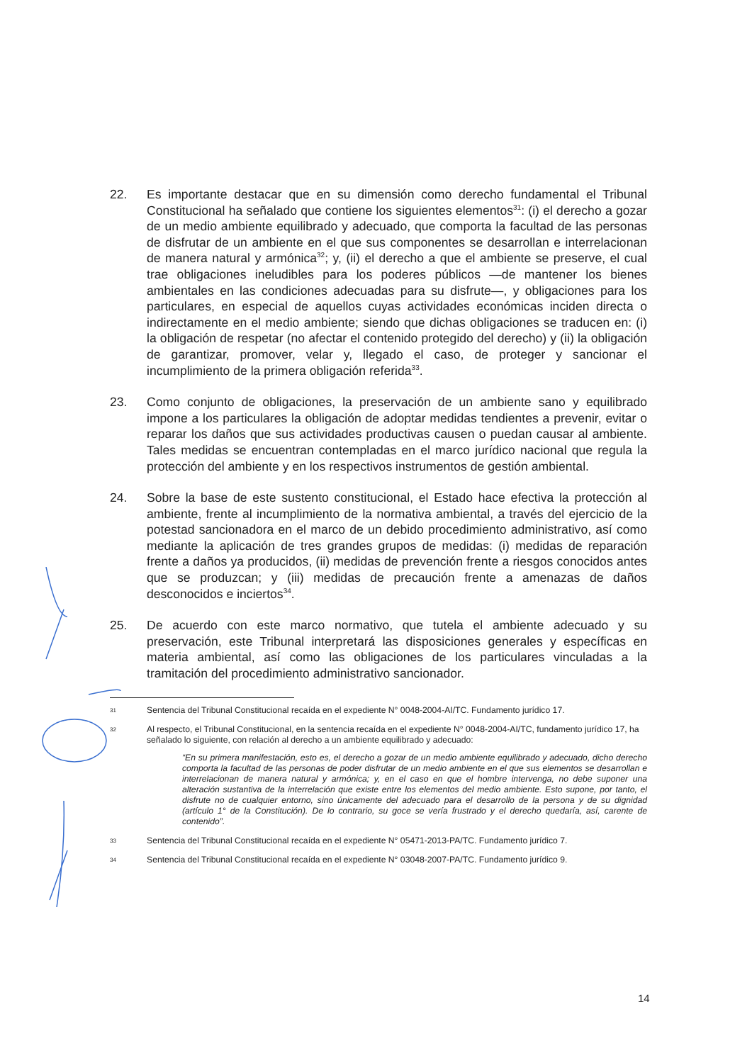22. Es importante destacar que en su dimensión como derecho fundamental el Tribunal Constitucional ha señalado que contiene los siguientes elementos<sup>31</sup>: (i) el derecho a gozar de un medio ambiente equilibrado y adecuado, que comporta la facultad de las personas de disfrutar de un ambiente en el que sus componentes se desarrollan e interrelacionan de manera natural y armónica<sup>32</sup>; y, (ii) el derecho a que el ambiente se preserve, el cual trae obligaciones ineludibles para los poderes públicos —de mantener los bienes ambientales en las condiciones adecuadas para su disfrute—, y obligaciones para los particulares, en especial de aquellos cuyas actividades económicas inciden directa o indirectamente en el medio ambiente; siendo que dichas obligaciones se traducen en: (i) la obligación de respetar (no afectar el contenido protegido del derecho) y (ii) la obligación de garantizar, promover, velar y, llegado el caso, de proteger y sancionar el incumplimiento de la primera obligación referida<sup>33</sup>.
23. Como conjunto de obligaciones, la preservación de un ambiente sano y equilibrado impone a los particulares la obligación de adoptar medidas tendientes a prevenir, evitar o reparar los daños que sus actividades productivas causen o puedan causar al ambiente. Tales medidas se encuentran contempladas en el marco jurídico nacional que regula la protección del ambiente y en los respectivos instrumentos de gestión ambiental.
24. Sobre la base de este sustento constitucional, el Estado hace efectiva la protección al ambiente, frente al incumplimiento de la normativa ambiental, a través del ejercicio de la potestad sancionadora en el marco de un debido procedimiento administrativo, así como mediante la aplicación de tres grandes grupos de medidas: (i) medidas de reparación frente a daños ya producidos, (ii) medidas de prevención frente a riesgos conocidos antes que se produzcan; y (iii) medidas de precaución frente a amenazas de daños desconocidos e inciertos<sup>34</sup>.
25. De acuerdo con este marco normativo, que tutela el ambiente adecuado y su preservación, este Tribunal interpretará las disposiciones generales y específicas en materia ambiental, así como las obligaciones de los particulares vinculadas a la tramitación del procedimiento administrativo sancionador.
31
Sentencia del Tribunal Constitucional recaída en el expediente N° 0048-2004-AI/TC. Fundamento jurídico 17.
32
Al respecto, el Tribunal Constitucional, en la sentencia recaída en el expediente N° 0048-2004-AI/TC, fundamento jurídico 17, ha señalado lo siguiente, con relación al derecho a un ambiente equilibrado y adecuado:
“En su primera manifestación, esto es, el derecho a gozar de un medio ambiente equilibrado y adecuado, dicho derecho comporta la facultad de las personas de poder disfrutar de un medio ambiente en el que sus elementos se desarrollan e interrelacionan de manera natural y armónica; y, en el caso en que el hombre intervenga, no debe suponer una alteración sustantiva de la interrelación que existe entre los elementos del medio ambiente. Esto supone, por tanto, el disfrute no de cualquier entorno, sino únicamente del adecuado para el desarrollo de la persona y de su dignidad (artículo 1° de la Constitución). De lo contrario, su goce se vería frustrado y el derecho quedaría, así, carente de contenido”.
33
Sentencia del Tribunal Constitucional recaída en el expediente N° 05471-2013-PA/TC. Fundamento jurídico 7.
34
Sentencia del Tribunal Constitucional recaída en el expediente N° 03048-2007-PA/TC. Fundamento jurídico 9.
14